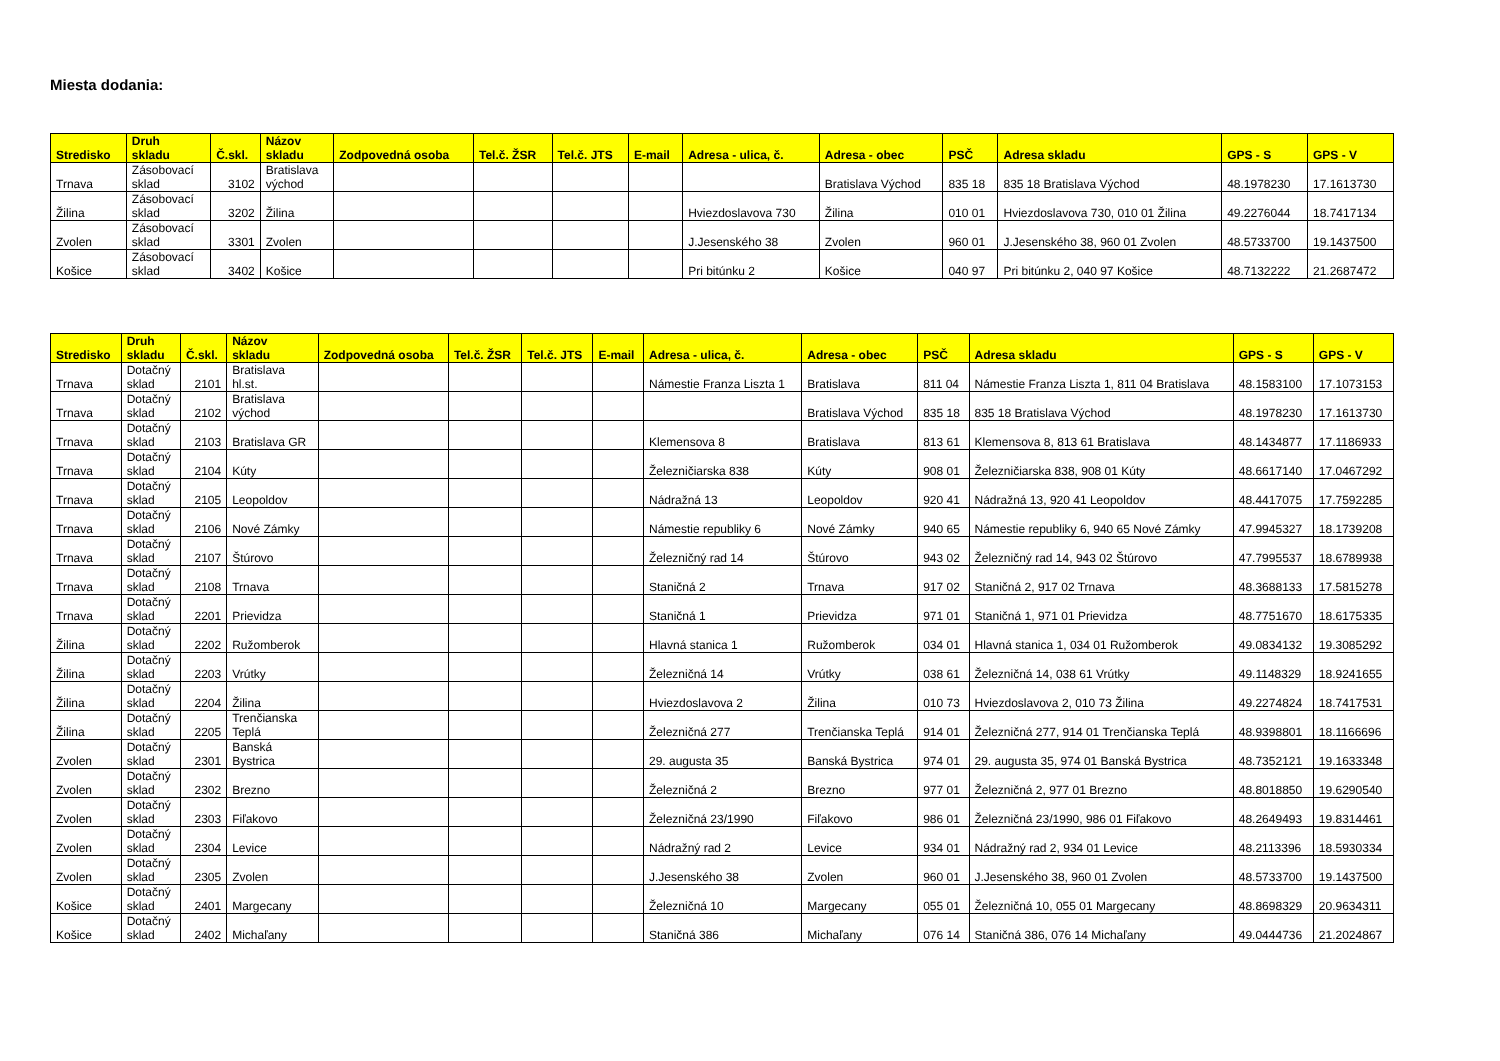Miesta dodania:
| Stredisko | Druh skladu | Č.skl. | Názov skladu | Zodpovedná osoba | Tel.č. ŽSR | Tel.č. JTS | E-mail | Adresa - ulica, č. | Adresa - obec | PSČ | Adresa skladu | GPS - S | GPS - V |
| --- | --- | --- | --- | --- | --- | --- | --- | --- | --- | --- | --- | --- | --- |
| Trnava | Zásobovací sklad | 3102 | Bratislava východ | | | | | | Bratislava Východ | 835 18 | 835 18 Bratislava Východ | 48.1978230 | 17.1613730 |
| Žilina | Zásobovací sklad | 3202 | Žilina | | | | | Hviezdoslavova 730 | Žilina | 010 01 | Hviezdoslavova 730, 010 01 Žilina | 49.2276044 | 18.7417134 |
| Zvolen | Zásobovací sklad | 3301 | Zvolen | | | | | J.Jesenského 38 | Zvolen | 960 01 | J.Jesenského 38, 960 01 Zvolen | 48.5733700 | 19.1437500 |
| Košice | Zásobovací sklad | 3402 | Košice | | | | | Pri bitúnku 2 | Košice | 040 97 | Pri bitúnku 2, 040 97 Košice | 48.7132222 | 21.2687472 |
| Stredisko | Druh skladu | Č.skl. | Názov skladu | Zodpovedná osoba | Tel.č. ŽSR | Tel.č. JTS | E-mail | Adresa - ulica, č. | Adresa - obec | PSČ | Adresa skladu | GPS - S | GPS - V |
| --- | --- | --- | --- | --- | --- | --- | --- | --- | --- | --- | --- | --- | --- |
| Trnava | Dotačný sklad | 2101 | Bratislava hl.st. | | | | | Námestie Franza Liszta 1 | Bratislava | 811 04 | Námestie Franza Liszta 1, 811 04 Bratislava | 48.1583100 | 17.1073153 |
| Trnava | Dotačný sklad | 2102 | Bratislava východ | | | | | | Bratislava Východ | 835 18 | 835 18 Bratislava Východ | 48.1978230 | 17.1613730 |
| Trnava | Dotačný sklad | 2103 | Bratislava GR | | | | | Klemensova 8 | Bratislava | 813 61 | Klemensova 8, 813 61 Bratislava | 48.1434877 | 17.1186933 |
| Trnava | Dotačný sklad | 2104 | Kúty | | | | | Železničiarska 838 | Kúty | 908 01 | Železničiarska 838, 908 01 Kúty | 48.6617140 | 17.0467292 |
| Trnava | Dotačný sklad | 2105 | Leopoldov | | | | | Nádražná 13 | Leopoldov | 920 41 | Nádražná 13, 920 41 Leopoldov | 48.4417075 | 17.7592285 |
| Trnava | Dotačný sklad | 2106 | Nové Zámky | | | | | Námestie republiky 6 | Nové Zámky | 940 65 | Námestie republiky 6, 940 65 Nové Zámky | 47.9945327 | 18.1739208 |
| Trnava | Dotačný sklad | 2107 | Štúrovo | | | | | Železničný rad 14 | Štúrovo | 943 02 | Železničný rad 14, 943 02 Štúrovo | 47.7995537 | 18.6789938 |
| Trnava | Dotačný sklad | 2108 | Trnava | | | | | Staničná 2 | Trnava | 917 02 | Staničná 2, 917 02 Trnava | 48.3688133 | 17.5815278 |
| Trnava | Dotačný sklad | 2201 | Prievidza | | | | | Staničná 1 | Prievidza | 971 01 | Staničná 1, 971 01 Prievidza | 48.7751670 | 18.6175335 |
| Žilina | Dotačný sklad | 2202 | Ružomberok | | | | | Hlavná stanica 1 | Ružomberok | 034 01 | Hlavná stanica 1, 034 01 Ružomberok | 49.0834132 | 19.3085292 |
| Žilina | Dotačný sklad | 2203 | Vrútky | | | | | Železničná 14 | Vrútky | 038 61 | Železničná 14, 038 61 Vrútky | 49.1148329 | 18.9241655 |
| Žilina | Dotačný sklad | 2204 | Žilina | | | | | Hviezdoslavova 2 | Žilina | 010 73 | Hviezdoslavova 2, 010 73 Žilina | 49.2274824 | 18.7417531 |
| Žilina | Dotačný sklad | 2205 | Trenčianska Teplá | | | | | Železničná 277 | Trenčianska Teplá | 914 01 | Železničná 277, 914 01 Trenčianska Teplá | 48.9398801 | 18.1166696 |
| Zvolen | Dotačný sklad | 2301 | Banská Bystrica | | | | | 29. augusta 35 | Banská Bystrica | 974 01 | 29. augusta 35, 974 01 Banská Bystrica | 48.7352121 | 19.1633348 |
| Zvolen | Dotačný sklad | 2302 | Brezno | | | | | Železničná 2 | Brezno | 977 01 | Železničná 2, 977 01 Brezno | 48.8018850 | 19.6290540 |
| Zvolen | Dotačný sklad | 2303 | Fiľakovo | | | | | Železničná 23/1990 | Fiľakovo | 986 01 | Železničná 23/1990, 986 01 Fiľakovo | 48.2649493 | 19.8314461 |
| Zvolen | Dotačný sklad | 2304 | Levice | | | | | Nádražný rad 2 | Levice | 934 01 | Nádražný rad 2, 934 01 Levice | 48.2113396 | 18.5930334 |
| Zvolen | Dotačný sklad | 2305 | Zvolen | | | | | J.Jesenského 38 | Zvolen | 960 01 | J.Jesenského 38, 960 01 Zvolen | 48.5733700 | 19.1437500 |
| Košice | Dotačný sklad | 2401 | Margecany | | | | | Železničná 10 | Margecany | 055 01 | Železničná 10, 055 01 Margecany | 48.8698329 | 20.9634311 |
| Košice | Dotačný sklad | 2402 | Michaľany | | | | | Staničná 386 | Michaľany | 076 14 | Staničná 386, 076 14 Michaľany | 49.0444736 | 21.2024867 |